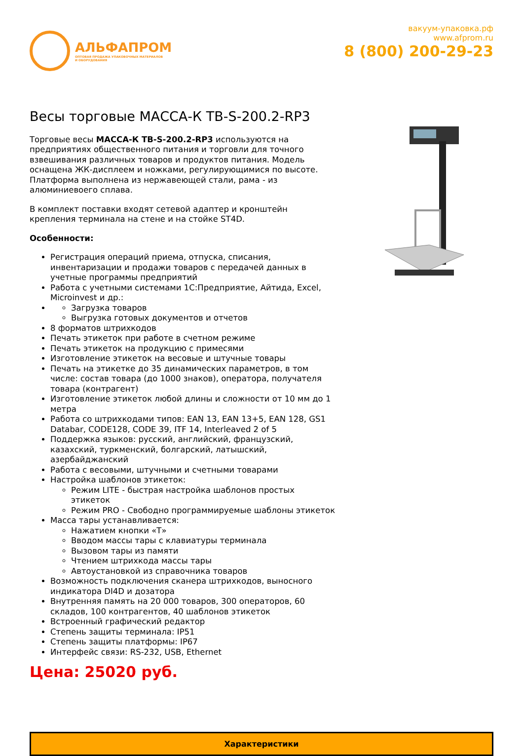АЛЬФАПРОМ
ОПТОВАЯ ПРОДАЖА УПАКОВОЧНЫХ МАТЕРИАЛОВ
И ОБОРУДОВАНИЯ
вакуум-упаковка.рф
www.afprom.ru
8 (800) 200-29-23
Весы торговые МАССА-К ТВ-S-200.2-RP3
Торговые весы МАССА-К ТВ-S-200.2-RP3 используются на предприятиях общественного питания и торговли для точного взвешивания различных товаров и продуктов питания. Модель оснащена ЖК-дисплеем и ножками, регулирующимися по высоте. Платформа выполнена из нержавеющей стали, рама - из алюминиевоего сплава.
В комплект поставки входят сетевой адаптер и кронштейн крепления терминала на стене и на стойке ST4D.
Особенности:
Регистрация операций приема, отпуска, списания, инвентаризации и продажи товаров с передачей данных в учетные программы предприятий
Работа с учетными системами 1С:Предприятие, Айтида, Excel, Microinvest и др.:
Загрузка товаров
Выгрузка готовых документов и отчетов
8 форматов штрихкодов
Печать этикеток при работе в счетном режиме
Печать этикеток на продукцию с примесями
Изготовление этикеток на весовые и штучные товары
Печать на этикетке до 35 динамических параметров, в том числе: состав товара (до 1000 знаков), оператора, получателя товара (контрагент)
Изготовление этикеток любой длины и сложности от 10 мм до 1 метра
Работа со штрихкодами типов: EAN 13, EAN 13+5, EAN 128, GS1 Databar, CODE128, CODE 39, ITF 14, Interleaved 2 of 5
Поддержка языков: русский, английский, французский, казахский, туркменский, болгарский, латышский, азербайджанский
Работа с весовыми, штучными и счетными товарами
Настройка шаблонов этикеток:
Режим LITE - быстрая настройка шаблонов простых этикеток
Режим PRO - Свободно программируемые шаблоны этикеток
Масса тары устанавливается:
Нажатием кнопки «Т»
Вводом массы тары с клавиатуры терминала
Вызовом тары из памяти
Чтением штрихкода массы тары
Автоустановкой из справочника товаров
Возможность подключения сканера штрихкодов, выносного индикатора DI4D и дозатора
Внутренняя память на 20 000 товаров, 300 операторов, 60 складов, 100 контрагентов, 40 шаблонов этикеток
Встроенный графический редактор
Степень защиты терминала: IP51
Степень защиты платформы: IP67
Интерфейс связи: RS-232, USB, Ethernet
Цена: 25020 руб.
Характеристики